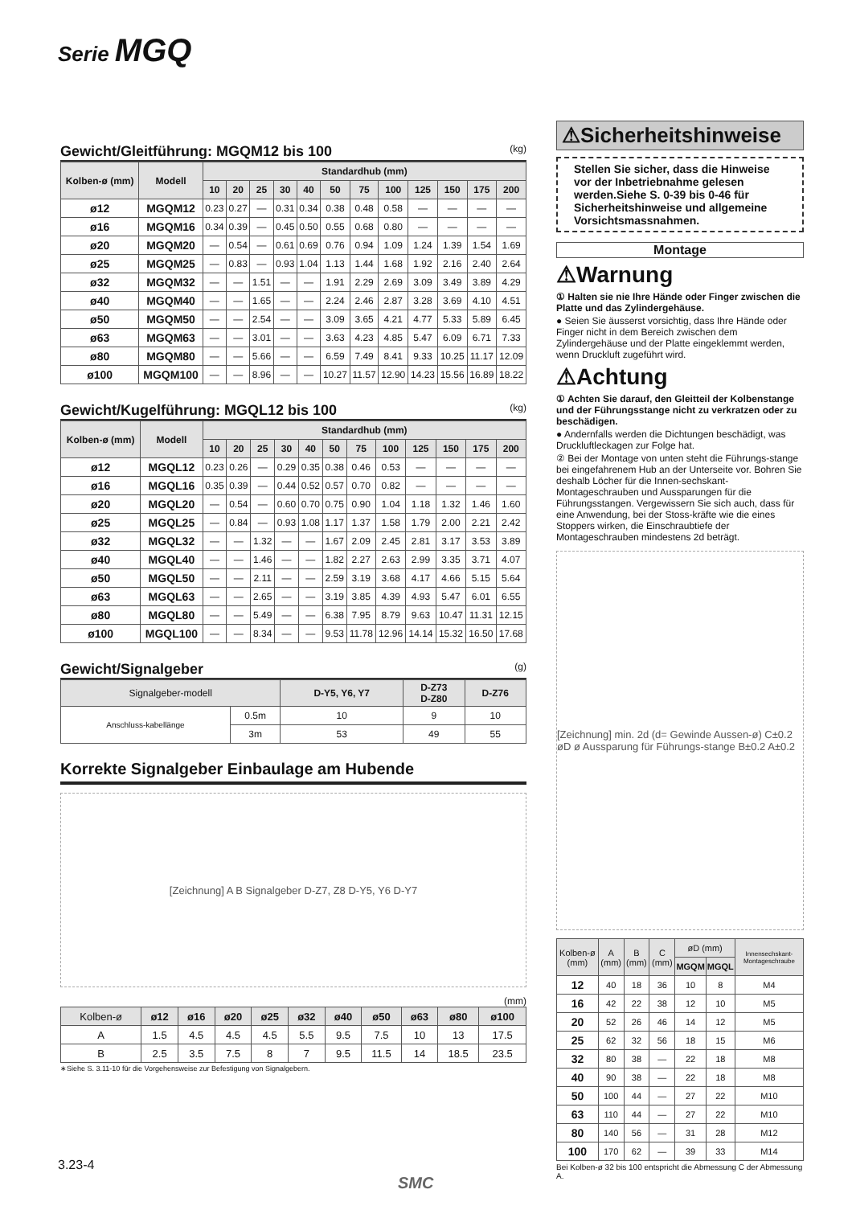Serie MGQ
Gewicht/Gleitführung: MGQM12 bis 100 (kg)
| Kolben-ø (mm) | Modell | Standardhub (mm) | | | | | | | | | | | |
| --- | --- | --- | --- | --- | --- | --- | --- | --- | --- | --- | --- | --- | --- |
| | | 10 | 20 | 25 | 30 | 40 | 50 | 75 | 100 | 125 | 150 | 175 | 200 |
| ø12 | MGQM12 | 0.23 | 0.27 | — | 0.31 | 0.34 | 0.38 | 0.48 | 0.58 | — | — | — | — |
| ø16 | MGQM16 | 0.34 | 0.39 | — | 0.45 | 0.50 | 0.55 | 0.68 | 0.80 | — | — | — | — |
| ø20 | MGQM20 | — | 0.54 | — | 0.61 | 0.69 | 0.76 | 0.94 | 1.09 | 1.24 | 1.39 | 1.54 | 1.69 |
| ø25 | MGQM25 | — | 0.83 | — | 0.93 | 1.04 | 1.13 | 1.44 | 1.68 | 1.92 | 2.16 | 2.40 | 2.64 |
| ø32 | MGQM32 | — | — | 1.51 | — | — | 1.91 | 2.29 | 2.69 | 3.09 | 3.49 | 3.89 | 4.29 |
| ø40 | MGQM40 | — | — | 1.65 | — | — | 2.24 | 2.46 | 2.87 | 3.28 | 3.69 | 4.10 | 4.51 |
| ø50 | MGQM50 | — | — | 2.54 | — | — | 3.09 | 3.65 | 4.21 | 4.77 | 5.33 | 5.89 | 6.45 |
| ø63 | MGQM63 | — | — | 3.01 | — | — | 3.63 | 4.23 | 4.85 | 5.47 | 6.09 | 6.71 | 7.33 |
| ø80 | MGQM80 | — | — | 5.66 | — | — | 6.59 | 7.49 | 8.41 | 9.33 | 10.25 | 11.17 | 12.09 |
| ø100 | MGQM100 | — | — | 8.96 | — | — | 10.27 | 11.57 | 12.90 | 14.23 | 15.56 | 16.89 | 18.22 |
Gewicht/Kugelführung: MGQL12 bis 100 (kg)
| Kolben-ø (mm) | Modell | Standardhub (mm) | | | | | | | | | | | |
| --- | --- | --- | --- | --- | --- | --- | --- | --- | --- | --- | --- | --- | --- |
| | | 10 | 20 | 25 | 30 | 40 | 50 | 75 | 100 | 125 | 150 | 175 | 200 |
| ø12 | MGQL12 | 0.23 | 0.26 | — | 0.29 | 0.35 | 0.38 | 0.46 | 0.53 | — | — | — | — |
| ø16 | MGQL16 | 0.35 | 0.39 | — | 0.44 | 0.52 | 0.57 | 0.70 | 0.82 | — | — | — | — |
| ø20 | MGQL20 | — | 0.54 | — | 0.60 | 0.70 | 0.75 | 0.90 | 1.04 | 1.18 | 1.32 | 1.46 | 1.60 |
| ø25 | MGQL25 | — | 0.84 | — | 0.93 | 1.08 | 1.17 | 1.37 | 1.58 | 1.79 | 2.00 | 2.21 | 2.42 |
| ø32 | MGQL32 | — | — | 1.32 | — | — | 1.67 | 2.09 | 2.45 | 2.81 | 3.17 | 3.53 | 3.89 |
| ø40 | MGQL40 | — | — | 1.46 | — | — | 1.82 | 2.27 | 2.63 | 2.99 | 3.35 | 3.71 | 4.07 |
| ø50 | MGQL50 | — | — | 2.11 | — | — | 2.59 | 3.19 | 3.68 | 4.17 | 4.66 | 5.15 | 5.64 |
| ø63 | MGQL63 | — | — | 2.65 | — | — | 3.19 | 3.85 | 4.39 | 4.93 | 5.47 | 6.01 | 6.55 |
| ø80 | MGQL80 | — | — | 5.49 | — | — | 6.38 | 7.95 | 8.79 | 9.63 | 10.47 | 11.31 | 12.15 |
| ø100 | MGQL100 | — | — | 8.34 | — | — | 9.53 | 11.78 | 12.96 | 14.14 | 15.32 | 16.50 | 17.68 |
Gewicht/Signalgeber (g)
| Signalgeber-modell | | D-Y5, Y6, Y7 | D-Z73 D-Z80 | D-Z76 |
| --- | --- | --- | --- | --- |
| Anschluss-kabellänge | 0.5m | 10 | 9 | 10 |
| | 3m | 53 | 49 | 55 |
Korrekte Signalgeber Einbaulage am Hubende
[Zeichnung] A B Signalgeber D-Z7, Z8 D-Y5, Y6 D-Y7
(mm)
| Kolben-ø | ø12 | ø16 | ø20 | ø25 | ø32 | ø40 | ø50 | ø63 | ø80 | ø100 |
| --- | --- | --- | --- | --- | --- | --- | --- | --- | --- | --- |
| A | 1.5 | 4.5 | 4.5 | 4.5 | 5.5 | 9.5 | 7.5 | 10 | 13 | 17.5 |
| B | 2.5 | 3.5 | 7.5 | 8 | 7 | 9.5 | 11.5 | 14 | 18.5 | 23.5 |
∗Siehe S. 3.11-10 für die Vorgehensweise zur Befestigung von Signalgebern.
⚠Sicherheitshinweise
Stellen Sie sicher, dass die Hinweise vor der Inbetriebnahme gelesen werden.Siehe S. 0-39 bis 0-46 für Sicherheitshinweise und allgemeine Vorsichtsmassnahmen.
Montage
⚠Warnung
① Halten sie nie Ihre Hände oder Finger zwischen die Platte und das Zylindergehäuse.
● Seien Sie äusserst vorsichtig, dass Ihre Hände oder Finger nicht in dem Bereich zwischen dem Zylindergehäuse und der Platte eingeklemmt werden, wenn Druckluft zugeführt wird.
⚠Achtung
① Achten Sie darauf, den Gleitteil der Kolbenstange und der Führungsstange nicht zu verkratzen oder zu beschädigen.
● Andernfalls werden die Dichtungen beschädigt, was Druckluftleckagen zur Folge hat.
② Bei der Montage von unten steht die Führungs-stange bei eingefahrenem Hub an der Unterseite vor. Bohren Sie deshalb Löcher für die Innen-sechskant-Montageschrauben und Aussparungen für die Führungsstangen. Vergewissern Sie sich auch, dass für eine Anwendung, bei der Stoss-kräfte wie die eines Stoppers wirken, die Einschraubtiefe der Montageschrauben mindestens 2d beträgt.
[Zeichnung] min. 2d (d= Gewinde Aussen-ø) C±0.2 øD ø Aussparung für Führungs-stange B±0.2 A±0.2
| Kolben-ø (mm) | A (mm) | B (mm) | C (mm) | øD (mm) | | Innensechskant-Montageschraube |
| --- | --- | --- | --- | --- | --- | --- |
| | | | | MGQM | MGQL | |
| 12 | 40 | 18 | 36 | 10 | 8 | M4 |
| 16 | 42 | 22 | 38 | 12 | 10 | M5 |
| 20 | 52 | 26 | 46 | 14 | 12 | M5 |
| 25 | 62 | 32 | 56 | 18 | 15 | M6 |
| 32 | 80 | 38 | — | 22 | 18 | M8 |
| 40 | 90 | 38 | — | 22 | 18 | M8 |
| 50 | 100 | 44 | — | 27 | 22 | M10 |
| 63 | 110 | 44 | — | 27 | 22 | M10 |
| 80 | 140 | 56 | — | 31 | 28 | M12 |
| 100 | 170 | 62 | — | 39 | 33 | M14 |
Bei Kolben-ø 32 bis 100 entspricht die Abmessung C der Abmessung A.
3.23-4
SMC